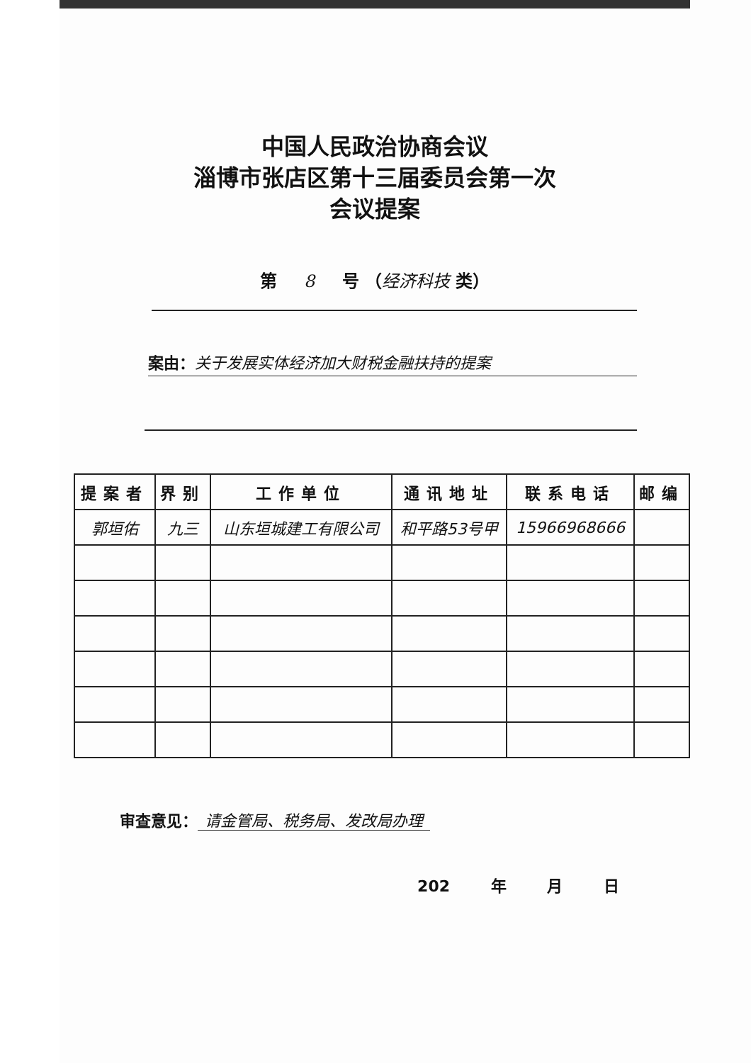中国人民政治协商会议
淄博市张店区第十三届委员会第一次
会议提案
第 8 号 （经济科技 类）
案由：关于发展实体经济加大财税金融扶持的提案
| 提案者 | 界别 | 工作单位 | 通讯地址 | 联系电话 | 邮编 |
| --- | --- | --- | --- | --- | --- |
| 郭垣佑 | 九三 | 山东垣城建工有限公司 | 和平路53号甲 | 15966968666 | |
审查意见： 请金管局、税务局、发改局办理
202 年 月 日